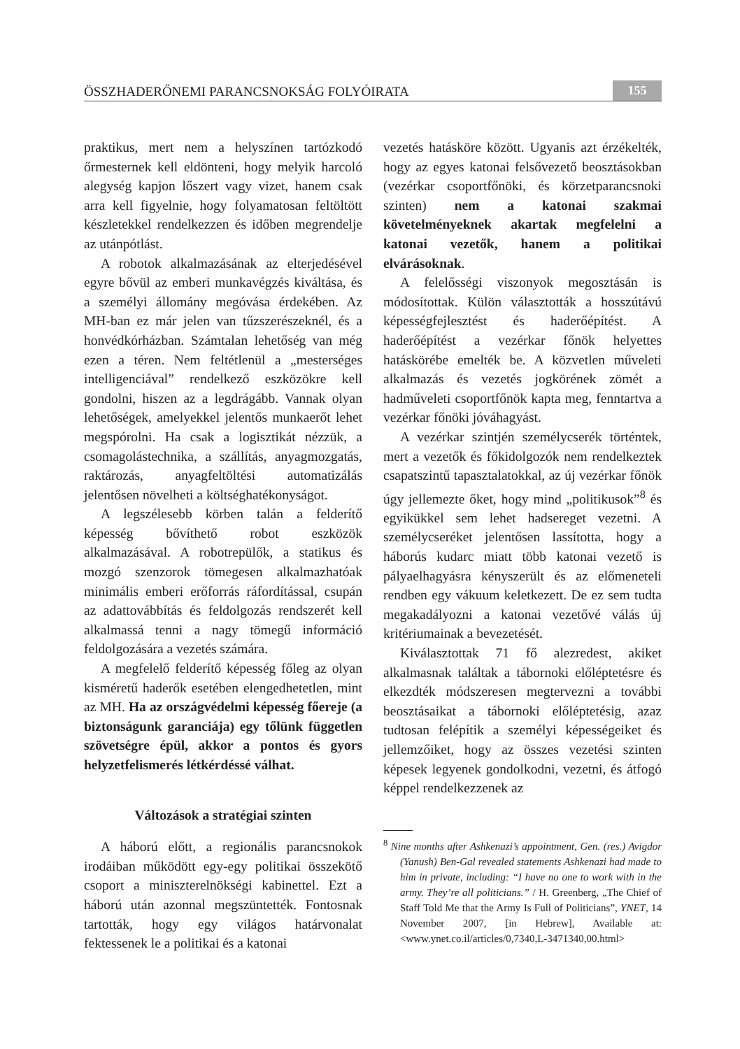ÖSSZHADERŐNEMI PARANCSNOKSÁG FOLYÓIRATA 155
praktikus, mert nem a helyszínen tartózkodó őrmesternek kell eldönteni, hogy melyik harcoló alegység kapjon lőszert vagy vizet, hanem csak arra kell figyelnie, hogy folyamatosan feltöltött készletekkel rendelkezzen és időben megrendelje az utánpótlást.
A robotok alkalmazásának az elterjedésével egyre bővül az emberi munkavégzés kiváltása, és a személyi állomány megóvása érdekében. Az MH-ban ez már jelen van tűzszerészeknél, és a honvédkórházban. Számtalan lehetőség van még ezen a téren. Nem feltétlenül a „mesterséges intelligenciával” rendelkező eszközökre kell gondolni, hiszen az a legdrágább. Vannak olyan lehetőségek, amelyekkel jelentős munkaerőt lehet megspórolni. Ha csak a logisztikát nézzük, a csomagolástechnika, a szállítás, anyagmozgatás, raktározás, anyagfeltöltési automatizálás jelentősen növelheti a költséghatékonyságot.
A legszélesebb körben talán a felderítő képesség bővíthető robot eszközök alkalmazásával. A robotrepülők, a statikus és mozgó szenzorok tömegesen alkalmazhatóak minimális emberi erőforrás ráfordítással, csupán az adattovábbítás és feldolgozás rendszerét kell alkalmassá tenni a nagy tömegű információ feldolgozására a vezetés számára.
A megfelelő felderítő képesség főleg az olyan kisméretű haderők esetében elengedhetetlen, mint az MH. Ha az országvédelmi képesség főereje (a biztonságunk garanciája) egy tőlünk független szövetségre épül, akkor a pontos és gyors helyzetfelismerés létkérdéssé válhat.
Változások a stratégiai szinten
A háború előtt, a regionális parancsnokok irodáiban működött egy-egy politikai összekötő csoport a miniszterelnökségi kabinettel. Ezt a háború után azonnal megszüntették. Fontosnak tartották, hogy egy világos határvonalat fektessenek le a politikai és a katonai
vezetés hatásköre között. Ugyanis azt érzékelték, hogy az egyes katonai felsővezető beosztásokban (vezérkar csoportfőnöki, és körzetparancsnoki szinten) nem a katonai szakmai követelményeknek akartak megfelelni a katonai vezetők, hanem a politikai elvárásoknak.
A felelősségi viszonyok megosztásán is módosítottak. Külön választották a hosszútávú képességfejlesztést és haderőépítést. A haderőépítést a vezérkar főnök helyettes hatáskörébe emelték be. A közvetlen műveleti alkalmazás és vezetés jogkörének zömét a hadműveleti csoportfőnök kapta meg, fenntartva a vezérkar főnöki jóváhagyást.
A vezérkar szintjén személycserék történtek, mert a vezetők és főkidolgozók nem rendelkeztek csapatszintű tapasztalatokkal, az új vezérkar főnök úgy jellemezte őket, hogy mind „politikusok”<sup>8</sup> és egyikükkel sem lehet hadsereget vezetni. A személycseréket jelentősen lassította, hogy a háborús kudarc miatt több katonai vezető is pályaelhagyásra kényszerült és az előmeneteli rendben egy vákuum keletkezett. De ez sem tudta megakadályozni a katonai vezetővé válás új kritériumainak a bevezetését.
Kiválasztottak 71 fő alezredest, akiket alkalmasnak találtak a tábornoki előléptetésre és elkezdték módszeresen megtervezni a további beosztásaikat a tábornoki előléptetésig, azaz tudtosan felépítik a személyi képességeiket és jellemzőiket, hogy az összes vezetési szinten képesek legyenek gondolkodni, vezetni, és átfogó képpel rendelkezzenek az
<sup>8</sup> Nine months after Ashkenazi’s appointment, Gen. (res.) Avigdor (Yanush) Ben-Gal revealed statements Ashkenazi had made to him in private, including: “I have no one to work with in the army. They’re all politicians.” / H. Greenberg, „The Chief of Staff Told Me that the Army Is Full of Politicians”, YNET, 14 November 2007, [in Hebrew], Available at: <www.ynet.co.il/articles/0,7340,L-3471340,00.html>